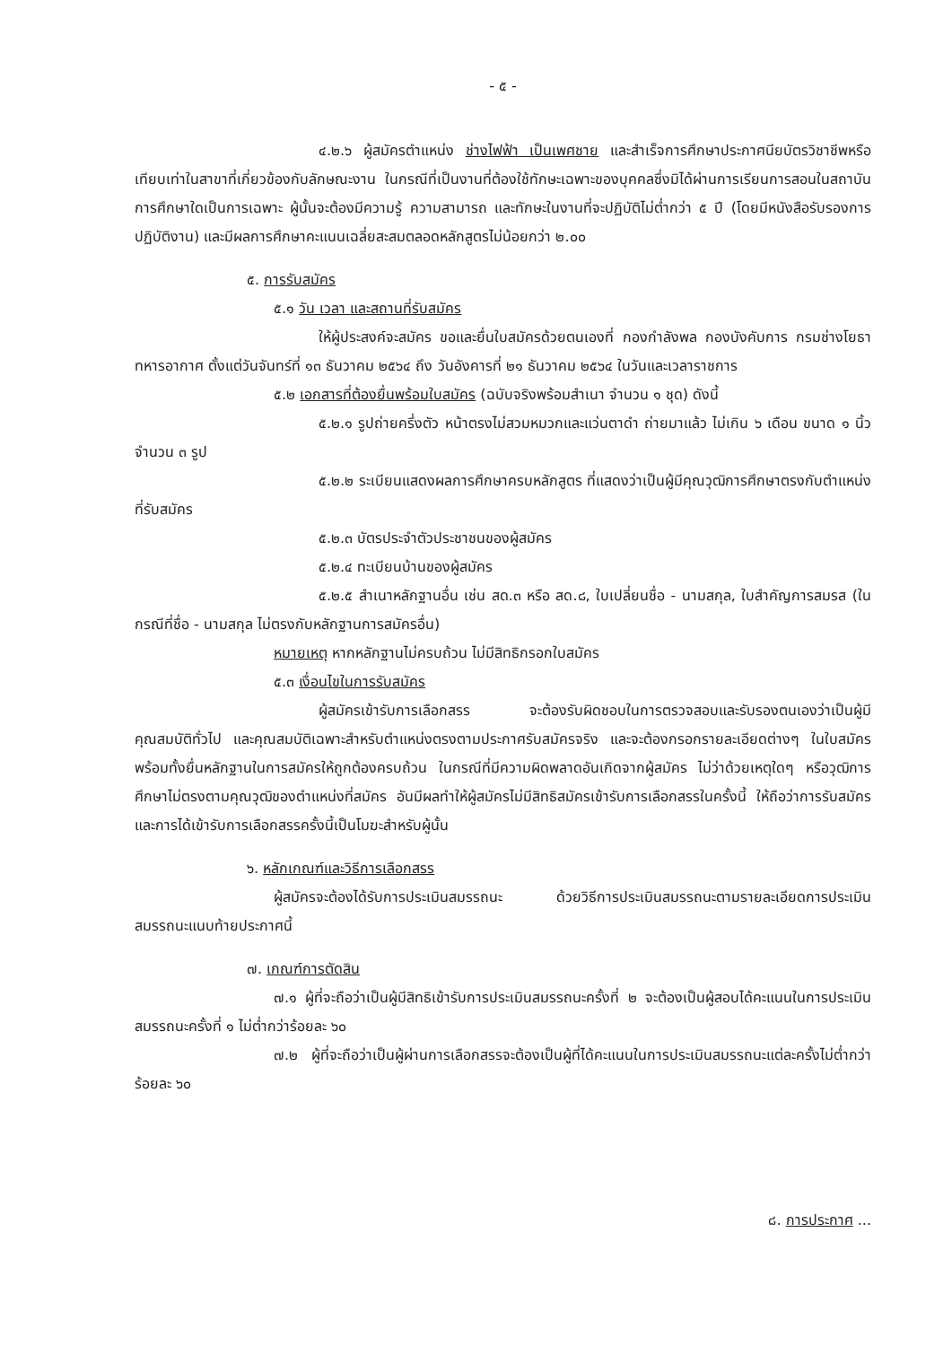- ๕ -
๔.๒.๖ ผู้สมัครตำแหน่ง ช่างไฟฟ้า เป็นเพศชาย และสำเร็จการศึกษาประกาศนียบัตรวิชาชีพหรือเทียบเท่าในสาขาที่เกี่ยวข้องกับลักษณะงาน ในกรณีที่เป็นงานที่ต้องใช้ทักษะเฉพาะของบุคคลซึ่งมิได้ผ่านการเรียนการสอนในสถาบันการศึกษาใดเป็นการเฉพาะ ผู้นั้นจะต้องมีความรู้ ความสามารถ และทักษะในงานที่จะปฏิบัติไม่ต่ำกว่า ๕ ปี (โดยมีหนังสือรับรองการปฏิบัติงาน) และมีผลการศึกษาคะแนนเฉลี่ยสะสมตลอดหลักสูตรไม่น้อยกว่า ๒.๐๐
๕. การรับสมัคร
๕.๑ วัน เวลา และสถานที่รับสมัคร
ให้ผู้ประสงค์จะสมัคร ขอและยื่นใบสมัครด้วยตนเองที่ กองกำลังพล กองบังคับการ กรมช่างโยธาทหารอากาศ ตั้งแต่วันจันทร์ที่ ๑๓ ธันวาคม ๒๕๖๔ ถึง วันอังคารที่ ๒๑ ธันวาคม ๒๕๖๔ ในวันและเวลาราชการ
๕.๒ เอกสารที่ต้องยื่นพร้อมใบสมัคร (ฉบับจริงพร้อมสำเนา จำนวน ๑ ชุด) ดังนี้
๕.๒.๑ รูปถ่ายครึ่งตัว หน้าตรงไม่สวมหมวกและแว่นตาดำ ถ่ายมาแล้ว ไม่เกิน ๖ เดือน ขนาด ๑ นิ้ว จำนวน ๓ รูป
๕.๒.๒ ระเบียนแสดงผลการศึกษาครบหลักสูตร ที่แสดงว่าเป็นผู้มีคุณวุฒิการศึกษาตรงกับตำแหน่งที่รับสมัคร
๕.๒.๓ บัตรประจำตัวประชาชนของผู้สมัคร
๕.๒.๔ ทะเบียนบ้านของผู้สมัคร
๕.๒.๕ สำเนาหลักฐานอื่น เช่น สด.๓ หรือ สด.๘, ใบเปลี่ยนชื่อ - นามสกุล, ใบสำคัญการสมรส (ในกรณีที่ชื่อ - นามสกุล ไม่ตรงกับหลักฐานการสมัครอื่น)
หมายเหตุ หากหลักฐานไม่ครบถ้วน ไม่มีสิทธิกรอกใบสมัคร
๕.๓ เงื่อนไขในการรับสมัคร
ผู้สมัครเข้ารับการเลือกสรร จะต้องรับผิดชอบในการตรวจสอบและรับรองตนเองว่าเป็นผู้มีคุณสมบัติทั่วไป และคุณสมบัติเฉพาะสำหรับตำแหน่งตรงตามประกาศรับสมัครจริง และจะต้องกรอกรายละเอียดต่างๆ ในใบสมัครพร้อมทั้งยื่นหลักฐานในการสมัครให้ถูกต้องครบถ้วน ในกรณีที่มีความผิดพลาดอันเกิดจากผู้สมัคร ไม่ว่าด้วยเหตุใดๆ หรือวุฒิการศึกษาไม่ตรงตามคุณวุฒิของตำแหน่งที่สมัคร อันมีผลทำให้ผู้สมัครไม่มีสิทธิสมัครเข้ารับการเลือกสรรในครั้งนี้ ให้ถือว่าการรับสมัครและการได้เข้ารับการเลือกสรรครั้งนี้เป็นโมฆะสำหรับผู้นั้น
๖. หลักเกณฑ์และวิธีการเลือกสรร
ผู้สมัครจะต้องได้รับการประเมินสมรรถนะ ด้วยวิธีการประเมินสมรรถนะตามรายละเอียดการประเมินสมรรถนะแนบท้ายประกาศนี้
๗. เกณฑ์การตัดสิน
๗.๑ ผู้ที่จะถือว่าเป็นผู้มีสิทธิเข้ารับการประเมินสมรรถนะครั้งที่ ๒ จะต้องเป็นผู้สอบได้คะแนนในการประเมินสมรรถนะครั้งที่ ๑ ไม่ต่ำกว่าร้อยละ ๖๐
๗.๒ ผู้ที่จะถือว่าเป็นผู้ผ่านการเลือกสรรจะต้องเป็นผู้ที่ได้คะแนนในการประเมินสมรรถนะแต่ละครั้งไม่ต่ำกว่าร้อยละ ๖๐
๘. การประกาศ ...